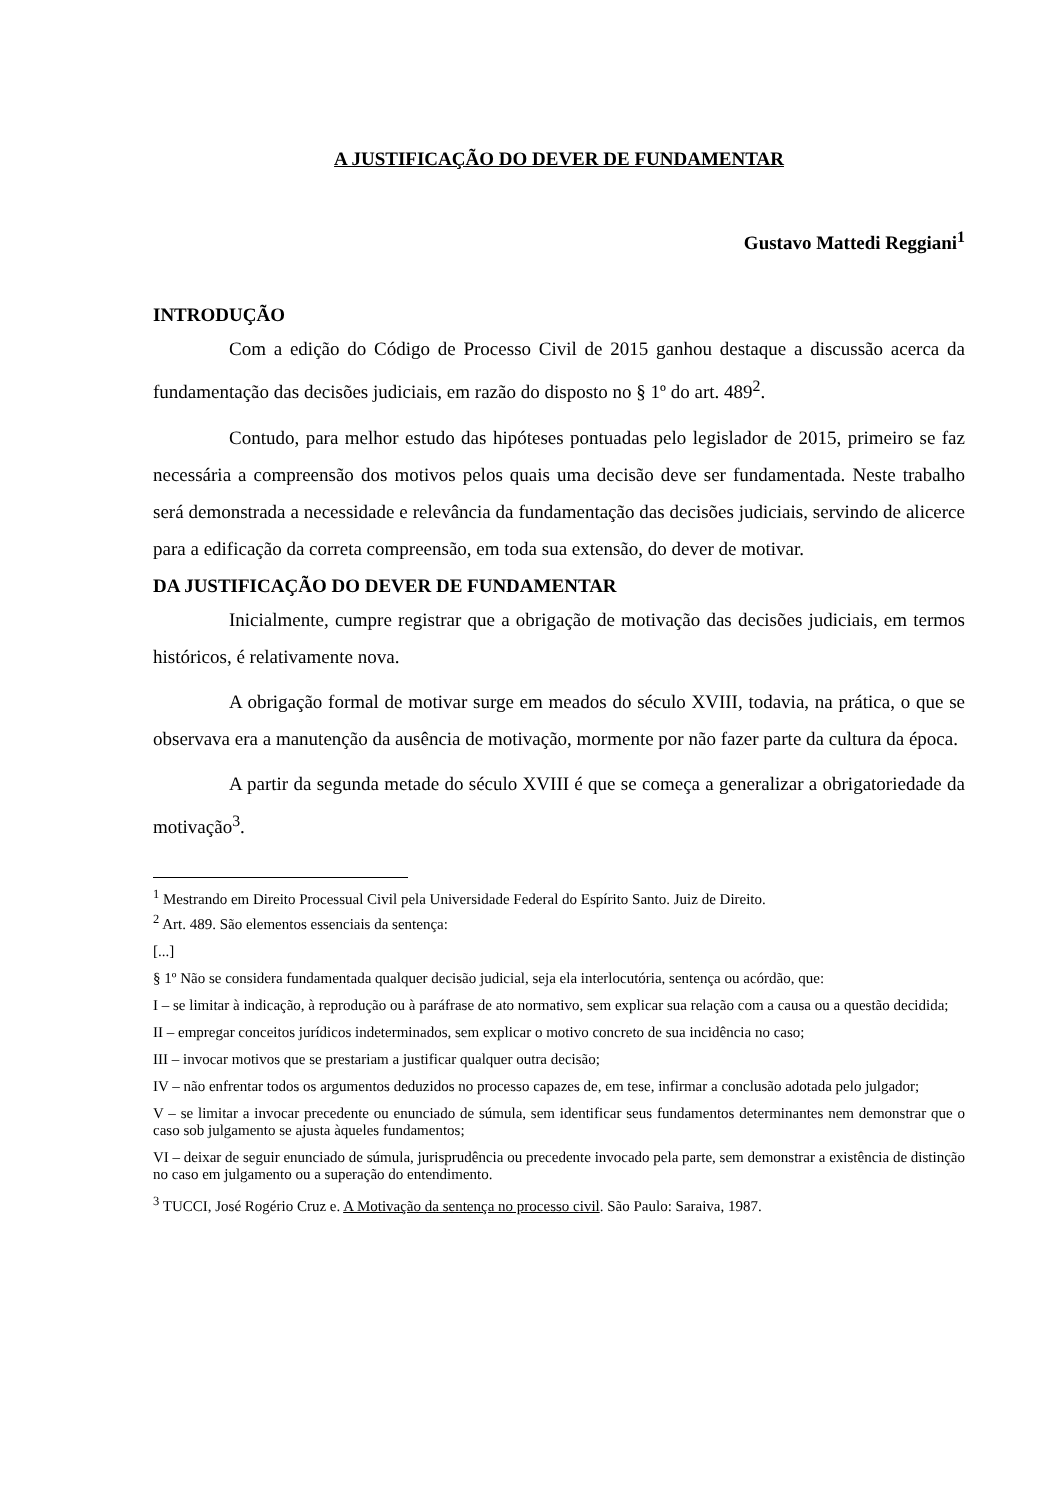A JUSTIFICAÇÃO DO DEVER DE FUNDAMENTAR
Gustavo Mattedi Reggiani<sup>1</sup>
INTRODUÇÃO
Com a edição do Código de Processo Civil de 2015 ganhou destaque a discussão acerca da fundamentação das decisões judiciais, em razão do disposto no § 1º do art. 489<sup>2</sup>.
Contudo, para melhor estudo das hipóteses pontuadas pelo legislador de 2015, primeiro se faz necessária a compreensão dos motivos pelos quais uma decisão deve ser fundamentada. Neste trabalho será demonstrada a necessidade e relevância da fundamentação das decisões judiciais, servindo de alicerce para a edificação da correta compreensão, em toda sua extensão, do dever de motivar.
DA JUSTIFICAÇÃO DO DEVER DE FUNDAMENTAR
Inicialmente, cumpre registrar que a obrigação de motivação das decisões judiciais, em termos históricos, é relativamente nova.
A obrigação formal de motivar surge em meados do século XVIII, todavia, na prática, o que se observava era a manutenção da ausência de motivação, mormente por não fazer parte da cultura da época.
A partir da segunda metade do século XVIII é que se começa a generalizar a obrigatoriedade da motivação<sup>3</sup>.
<sup>1</sup> Mestrando em Direito Processual Civil pela Universidade Federal do Espírito Santo. Juiz de Direito.
<sup>2</sup> Art. 489. São elementos essenciais da sentença:
[...]
§ 1º Não se considera fundamentada qualquer decisão judicial, seja ela interlocutória, sentença ou acórdão, que:
I – se limitar à indicação, à reprodução ou à paráfrase de ato normativo, sem explicar sua relação com a causa ou a questão decidida;
II – empregar conceitos jurídicos indeterminados, sem explicar o motivo concreto de sua incidência no caso;
III – invocar motivos que se prestariam a justificar qualquer outra decisão;
IV – não enfrentar todos os argumentos deduzidos no processo capazes de, em tese, infirmar a conclusão adotada pelo julgador;
V – se limitar a invocar precedente ou enunciado de súmula, sem identificar seus fundamentos determinantes nem demonstrar que o caso sob julgamento se ajusta àqueles fundamentos;
VI – deixar de seguir enunciado de súmula, jurisprudência ou precedente invocado pela parte, sem demonstrar a existência de distinção no caso em julgamento ou a superação do entendimento.
<sup>3</sup> TUCCI, José Rogério Cruz e. A Motivação da sentença no processo civil. São Paulo: Saraiva, 1987.